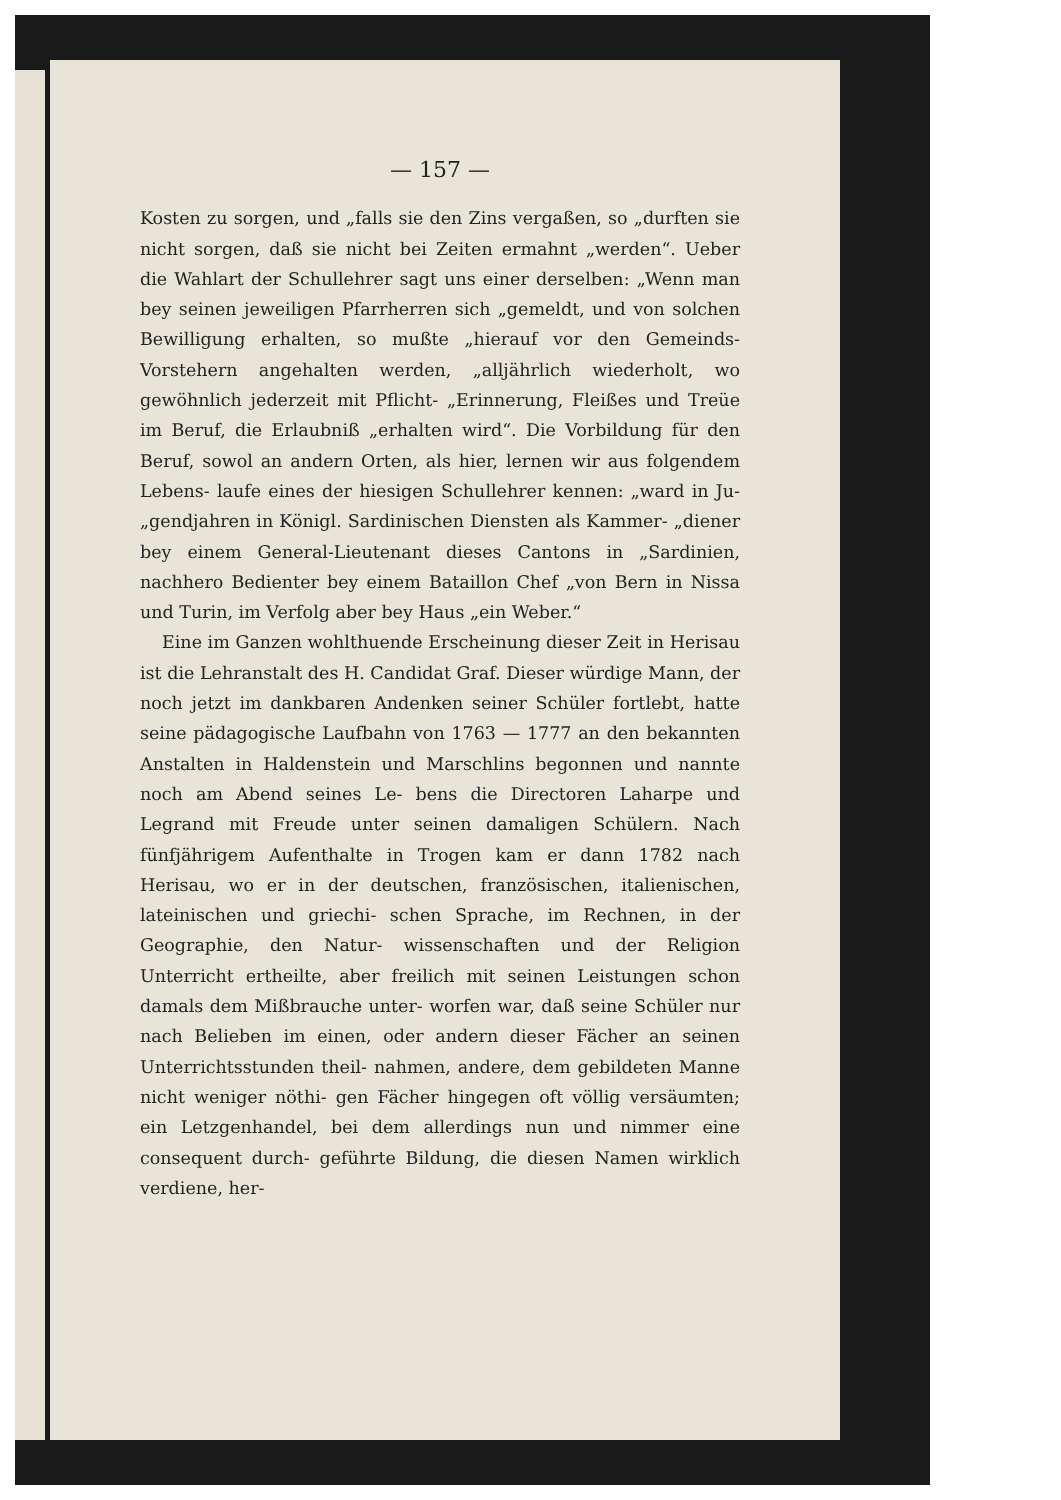— 157 —
Kosten zu sorgen, und „falls sie den Zins vergaßen, so „durften sie nicht sorgen, daß sie nicht bei Zeiten ermahnt „werden“. Ueber die Wahlart der Schullehrer sagt uns einer derselben: „Wenn man bey seinen jeweiligen Pfarrherren sich „gemeldt, und von solchen Bewilligung erhalten, so mußte „hierauf vor den Gemeinds-Vorstehern angehalten werden, „alljährlich wiederholt, wo gewöhnlich jederzeit mit Pflicht- „Erinnerung, Fleißes und Treüe im Beruf, die Erlaubniß „erhalten wird“. Die Vorbildung für den Beruf, sowol an andern Orten, als hier, lernen wir aus folgendem Lebens- laufe eines der hiesigen Schullehrer kennen: „ward in Ju- „gendjahren in Königl. Sardinischen Diensten als Kammer- „diener bey einem General-Lieutenant dieses Cantons in „Sardinien, nachhero Bedienter bey einem Bataillon Chef „von Bern in Nissa und Turin, im Verfolg aber bey Haus „ein Weber.“
Eine im Ganzen wohlthuende Erscheinung dieser Zeit in Herisau ist die Lehranstalt des H. Candidat Graf. Dieser würdige Mann, der noch jetzt im dankbaren Andenken seiner Schüler fortlebt, hatte seine pädagogische Laufbahn von 1763 — 1777 an den bekannten Anstalten in Haldenstein und Marschlins begonnen und nannte noch am Abend seines Le- bens die Directoren Laharpe und Legrand mit Freude unter seinen damaligen Schülern. Nach fünfjährigem Aufenthalte in Trogen kam er dann 1782 nach Herisau, wo er in der deutschen, französischen, italienischen, lateinischen und griechi- schen Sprache, im Rechnen, in der Geographie, den Natur- wissenschaften und der Religion Unterricht ertheilte, aber freilich mit seinen Leistungen schon damals dem Mißbrauche unter- worfen war, daß seine Schüler nur nach Belieben im einen, oder andern dieser Fächer an seinen Unterrichtsstunden theil- nahmen, andere, dem gebildeten Manne nicht weniger nöthi- gen Fächer hingegen oft völlig versäumten; ein Letzgenhandel, bei dem allerdings nun und nimmer eine consequent durch- geführte Bildung, die diesen Namen wirklich verdiene, her-